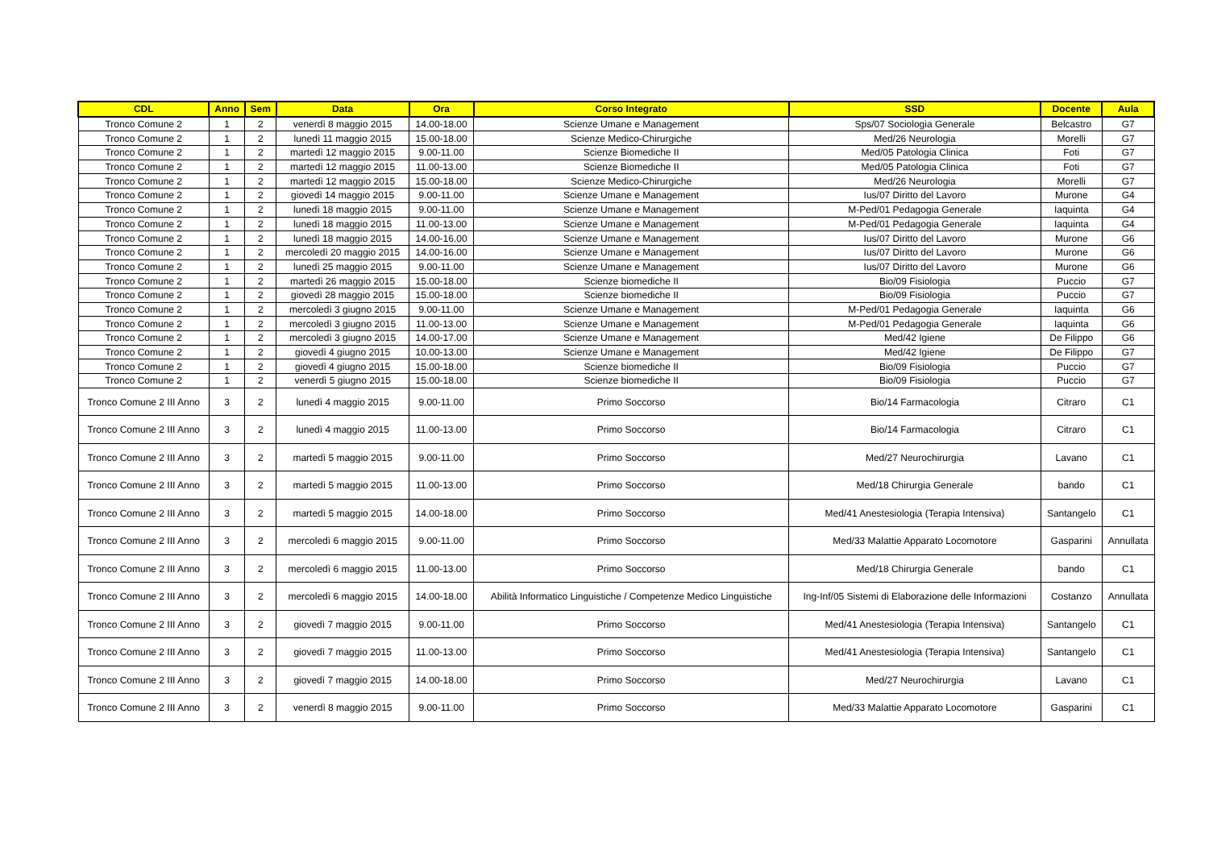| CDL | Anno | Sem | Data | Ora | Corso Integrato | SSD | Docente | Aula |
| --- | --- | --- | --- | --- | --- | --- | --- | --- |
| Tronco Comune 2 | 1 | 2 | venerdì 8 maggio 2015 | 14.00-18.00 | Scienze Umane e Management | Sps/07 Sociologia Generale | Belcastro | G7 |
| Tronco Comune 2 | 1 | 2 | lunedì 11 maggio 2015 | 15.00-18.00 | Scienze Medico-Chirurgiche | Med/26 Neurologia | Morelli | G7 |
| Tronco Comune 2 | 1 | 2 | martedì 12 maggio 2015 | 9.00-11.00 | Scienze Biomediche II | Med/05 Patologia Clinica | Foti | G7 |
| Tronco Comune 2 | 1 | 2 | martedì 12 maggio 2015 | 11.00-13.00 | Scienze Biomediche II | Med/05 Patologia Clinica | Foti | G7 |
| Tronco Comune 2 | 1 | 2 | martedì 12 maggio 2015 | 15.00-18.00 | Scienze Medico-Chirurgiche | Med/26 Neurologia | Morelli | G7 |
| Tronco Comune 2 | 1 | 2 | giovedì 14 maggio 2015 | 9.00-11.00 | Scienze Umane e Management | Ius/07 Diritto del Lavoro | Murone | G4 |
| Tronco Comune 2 | 1 | 2 | lunedì 18 maggio 2015 | 9.00-11.00 | Scienze Umane e Management | M-Ped/01 Pedagogia Generale | Iaquinta | G4 |
| Tronco Comune 2 | 1 | 2 | lunedì 18 maggio 2015 | 11.00-13.00 | Scienze Umane e Management | M-Ped/01 Pedagogia Generale | Iaquinta | G4 |
| Tronco Comune 2 | 1 | 2 | lunedì 18 maggio 2015 | 14.00-16.00 | Scienze Umane e Management | Ius/07 Diritto del Lavoro | Murone | G6 |
| Tronco Comune 2 | 1 | 2 | mercoledì 20 maggio 2015 | 14.00-16.00 | Scienze Umane e Management | Ius/07 Diritto del Lavoro | Murone | G6 |
| Tronco Comune 2 | 1 | 2 | lunedì 25 maggio 2015 | 9.00-11.00 | Scienze Umane e Management | Ius/07 Diritto del Lavoro | Murone | G6 |
| Tronco Comune 2 | 1 | 2 | martedì 26 maggio 2015 | 15.00-18.00 | Scienze biomediche II | Bio/09 Fisiologia | Puccio | G7 |
| Tronco Comune 2 | 1 | 2 | giovedì 28 maggio 2015 | 15.00-18.00 | Scienze biomediche II | Bio/09 Fisiologia | Puccio | G7 |
| Tronco Comune 2 | 1 | 2 | mercoledì 3 giugno 2015 | 9.00-11.00 | Scienze Umane e Management | M-Ped/01 Pedagogia Generale | Iaquinta | G6 |
| Tronco Comune 2 | 1 | 2 | mercoledì 3 giugno 2015 | 11.00-13.00 | Scienze Umane e Management | M-Ped/01 Pedagogia Generale | Iaquinta | G6 |
| Tronco Comune 2 | 1 | 2 | mercoledì 3 giugno 2015 | 14.00-17.00 | Scienze Umane e Management | Med/42 Igiene | De Filippo | G6 |
| Tronco Comune 2 | 1 | 2 | giovedì 4 giugno 2015 | 10.00-13.00 | Scienze Umane e Management | Med/42 Igiene | De Filippo | G7 |
| Tronco Comune 2 | 1 | 2 | giovedì 4 giugno 2015 | 15.00-18.00 | Scienze biomediche II | Bio/09 Fisiologia | Puccio | G7 |
| Tronco Comune 2 | 1 | 2 | venerdì 5 giugno 2015 | 15.00-18.00 | Scienze biomediche II | Bio/09 Fisiologia | Puccio | G7 |
| Tronco Comune 2 III Anno | 3 | 2 | lunedì 4 maggio 2015 | 9.00-11.00 | Primo Soccorso | Bio/14 Farmacologia | Citraro | C1 |
| Tronco Comune 2 III Anno | 3 | 2 | lunedì 4 maggio 2015 | 11.00-13.00 | Primo Soccorso | Bio/14 Farmacologia | Citraro | C1 |
| Tronco Comune 2 III Anno | 3 | 2 | martedì 5 maggio 2015 | 9.00-11.00 | Primo Soccorso | Med/27 Neurochirurgia | Lavano | C1 |
| Tronco Comune 2 III Anno | 3 | 2 | martedì 5 maggio 2015 | 11.00-13.00 | Primo Soccorso | Med/18 Chirurgia Generale | bando | C1 |
| Tronco Comune 2 III Anno | 3 | 2 | martedì 5 maggio 2015 | 14.00-18.00 | Primo Soccorso | Med/41 Anestesiologia (Terapia Intensiva) | Santangelo | C1 |
| Tronco Comune 2 III Anno | 3 | 2 | mercoledì 6 maggio 2015 | 9.00-11.00 | Primo Soccorso | Med/33 Malattie Apparato Locomotore | Gasparini | Annullata |
| Tronco Comune 2 III Anno | 3 | 2 | mercoledì 6 maggio 2015 | 11.00-13.00 | Primo Soccorso | Med/18 Chirurgia Generale | bando | C1 |
| Tronco Comune 2 III Anno | 3 | 2 | mercoledì 6 maggio 2015 | 14.00-18.00 | Abilità Informatico Linguistiche / Competenze Medico Linguistiche | Ing-Inf/05 Sistemi di Elaborazione delle Informazioni | Costanzo | Annullata |
| Tronco Comune 2 III Anno | 3 | 2 | giovedì 7 maggio 2015 | 9.00-11.00 | Primo Soccorso | Med/41 Anestesiologia (Terapia Intensiva) | Santangelo | C1 |
| Tronco Comune 2 III Anno | 3 | 2 | giovedì 7 maggio 2015 | 11.00-13.00 | Primo Soccorso | Med/41 Anestesiologia (Terapia Intensiva) | Santangelo | C1 |
| Tronco Comune 2 III Anno | 3 | 2 | giovedì 7 maggio 2015 | 14.00-18.00 | Primo Soccorso | Med/27 Neurochirurgia | Lavano | C1 |
| Tronco Comune 2 III Anno | 3 | 2 | venerdì 8 maggio 2015 | 9.00-11.00 | Primo Soccorso | Med/33 Malattie Apparato Locomotore | Gasparini | C1 |